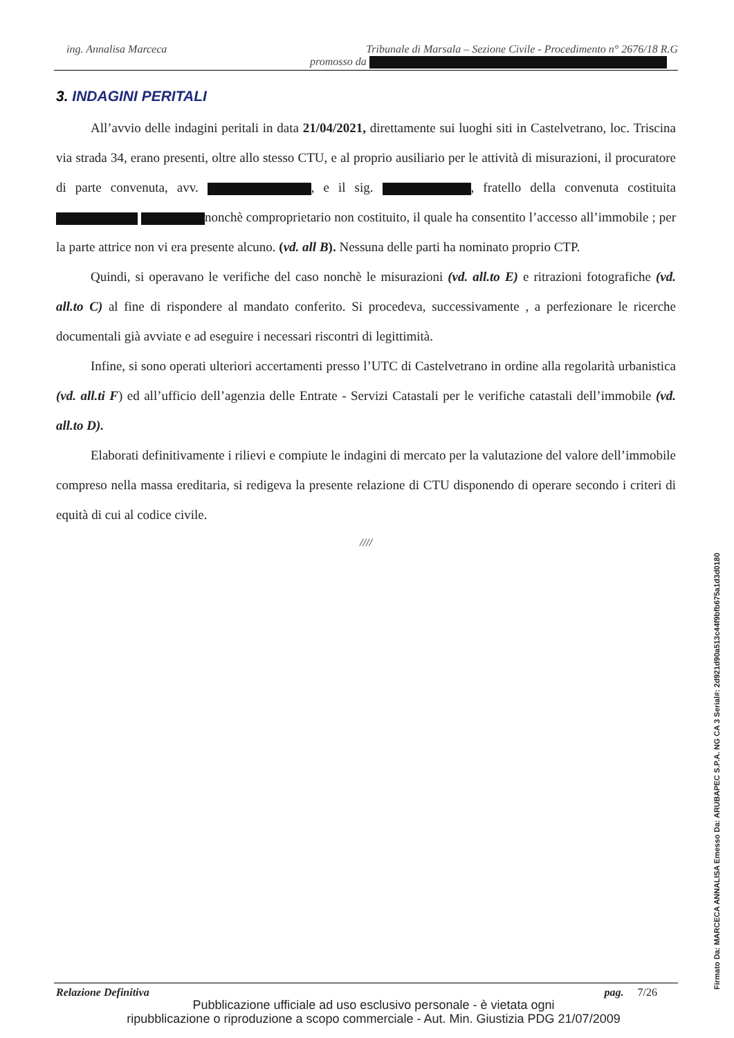ing. Annalisa Marceca Tribunale di Marsala – Sezione Civile - Procedimento n° 2676/18 R.G
promosso da
3. INDAGINI PERITALI
All’avvio delle indagini peritali in data 21/04/2021, direttamente sui luoghi siti in Castelvetrano, loc. Triscina via strada 34, erano presenti, oltre allo stesso CTU, e al proprio ausiliario per le attività di misurazioni, il procuratore di parte convenuta, avv. , e il sig. , fratello della convenuta costituita nonchè comproprietario non costituito, il quale ha consentito l’accesso all’immobile ; per la parte attrice non vi era presente alcuno. (vd. all B). Nessuna delle parti ha nominato proprio CTP.
Quindi, si operavano le verifiche del caso nonchè le misurazioni (vd. all.to E) e ritrazioni fotografiche (vd. all.to C) al fine di rispondere al mandato conferito. Si procedeva, successivamente , a perfezionare le ricerche documentali già avviate e ad eseguire i necessari riscontri di legittimità.
Infine, si sono operati ulteriori accertamenti presso l’UTC di Castelvetrano in ordine alla regolarità urbanistica (vd. all.ti F) ed all’ufficio dell’agenzia delle Entrate - Servizi Catastali per le verifiche catastali dell’immobile (vd. all.to D).
Elaborati definitivamente i rilievi e compiute le indagini di mercato per la valutazione del valore dell’immobile compreso nella massa ereditaria, si redigeva la presente relazione di CTU disponendo di operare secondo i criteri di equità di cui al codice civile.
////
Relazione Definitiva pag. 7/26
Pubblicazione ufficiale ad uso esclusivo personale - è vietata ogni
ripubblicazione o riproduzione a scopo commerciale - Aut. Min. Giustizia PDG 21/07/2009
Firmato Da: MARCECA ANNALISA Emesso Da: ARUBAPEC S.P.A. NG CA 3 Serial#: 2d921d90a513c44f9bfb675a1d3d0180